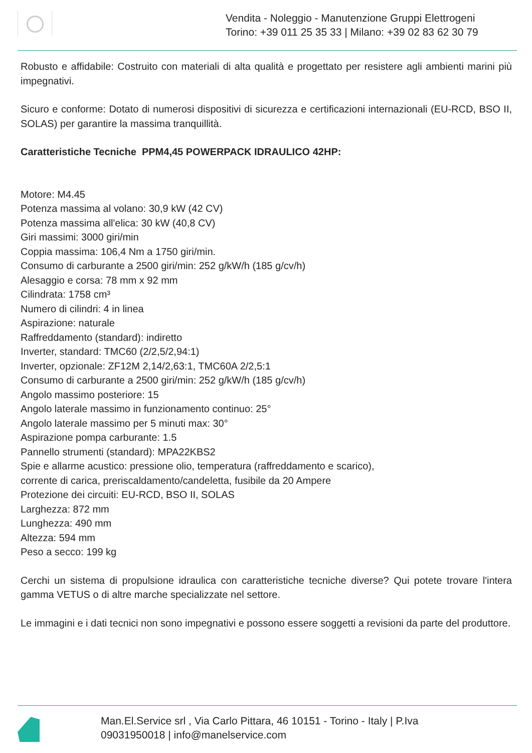Vendita - Noleggio - Manutenzione Gruppi Elettrogeni
Torino: +39 011 25 35 33 | Milano: +39 02 83 62 30 79
Robusto e affidabile: Costruito con materiali di alta qualità e progettato per resistere agli ambienti marini più impegnativi.
Sicuro e conforme: Dotato di numerosi dispositivi di sicurezza e certificazioni internazionali (EU-RCD, BSO II, SOLAS) per garantire la massima tranquillità.
Caratteristiche Tecniche PPM4,45 POWERPACK IDRAULICO 42HP:
Motore: M4.45
Potenza massima al volano: 30,9 kW (42 CV)
Potenza massima all'elica: 30 kW (40,8 CV)
Giri massimi: 3000 giri/min
Coppia massima: 106,4 Nm a 1750 giri/min.
Consumo di carburante a 2500 giri/min: 252 g/kW/h (185 g/cv/h)
Alesaggio e corsa: 78 mm x 92 mm
Cilindrata: 1758 cm³
Numero di cilindri: 4 in linea
Aspirazione: naturale
Raffreddamento (standard): indiretto
Inverter, standard: TMC60 (2/2,5/2,94:1)
Inverter, opzionale: ZF12M 2,14/2,63:1, TMC60A 2/2,5:1
Consumo di carburante a 2500 giri/min: 252 g/kW/h (185 g/cv/h)
Angolo massimo posteriore: 15
Angolo laterale massimo in funzionamento continuo: 25°
Angolo laterale massimo per 5 minuti max: 30°
Aspirazione pompa carburante: 1.5
Pannello strumenti (standard): MPA22KBS2
Spie e allarme acustico: pressione olio, temperatura (raffreddamento e scarico),
corrente di carica, preriscaldamento/candeletta, fusibile da 20 Ampere
Protezione dei circuiti: EU-RCD, BSO II, SOLAS
Larghezza: 872 mm
Lunghezza: 490 mm
Altezza: 594 mm
Peso a secco: 199 kg
Cerchi un sistema di propulsione idraulica con caratteristiche tecniche diverse? Qui potete trovare l'intera gamma VETUS o di altre marche specializzate nel settore.
Le immagini e i dati tecnici non sono impegnativi e possono essere soggetti a revisioni da parte del produttore.
Man.El.Service srl , Via Carlo Pittara, 46 10151 - Torino - Italy | P.Iva
09031950018 | info@manelservice.com